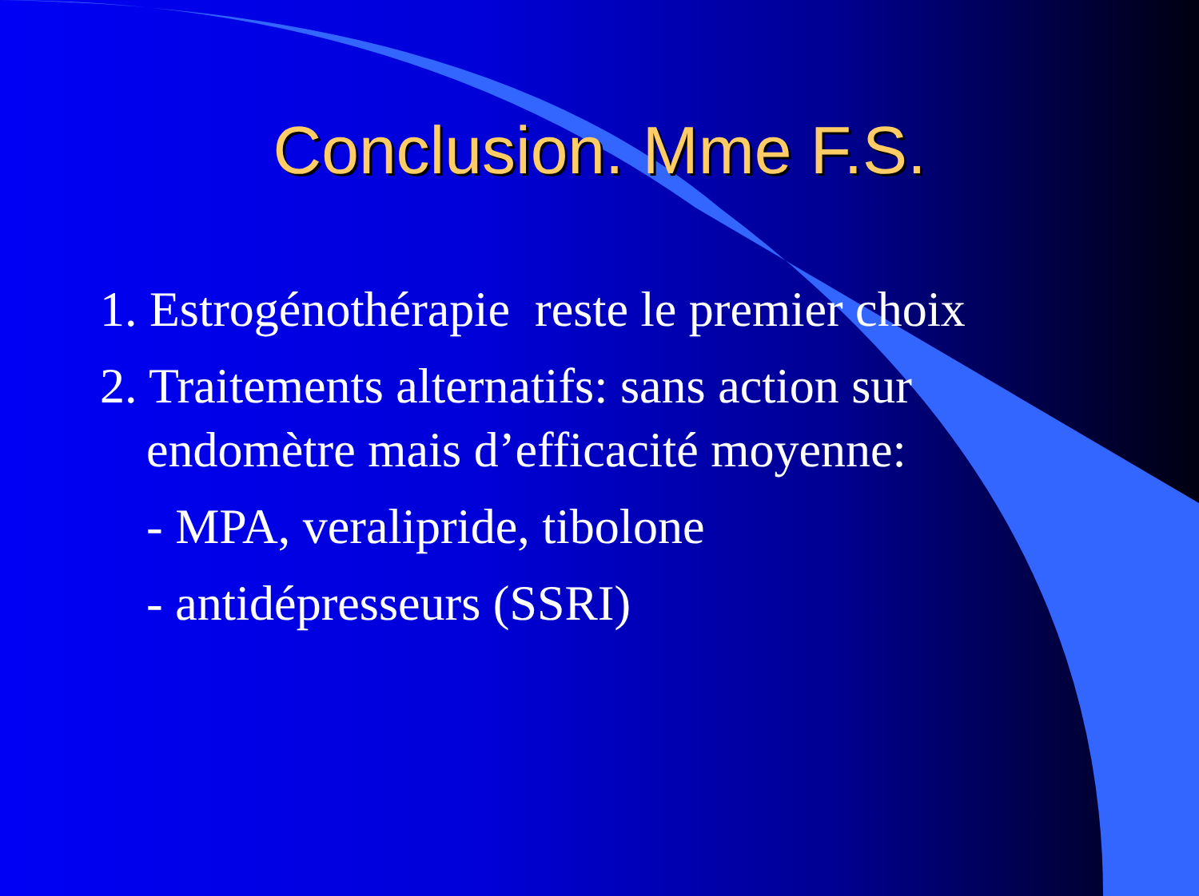Conclusion. Mme F.S.
1. Estrogénothérapie reste le premier choix
2. Traitements alternatifs: sans action sur
endomètre mais d’efficacité moyenne:
- MPA, veralipride, tibolone
- antidépresseurs (SSRI)